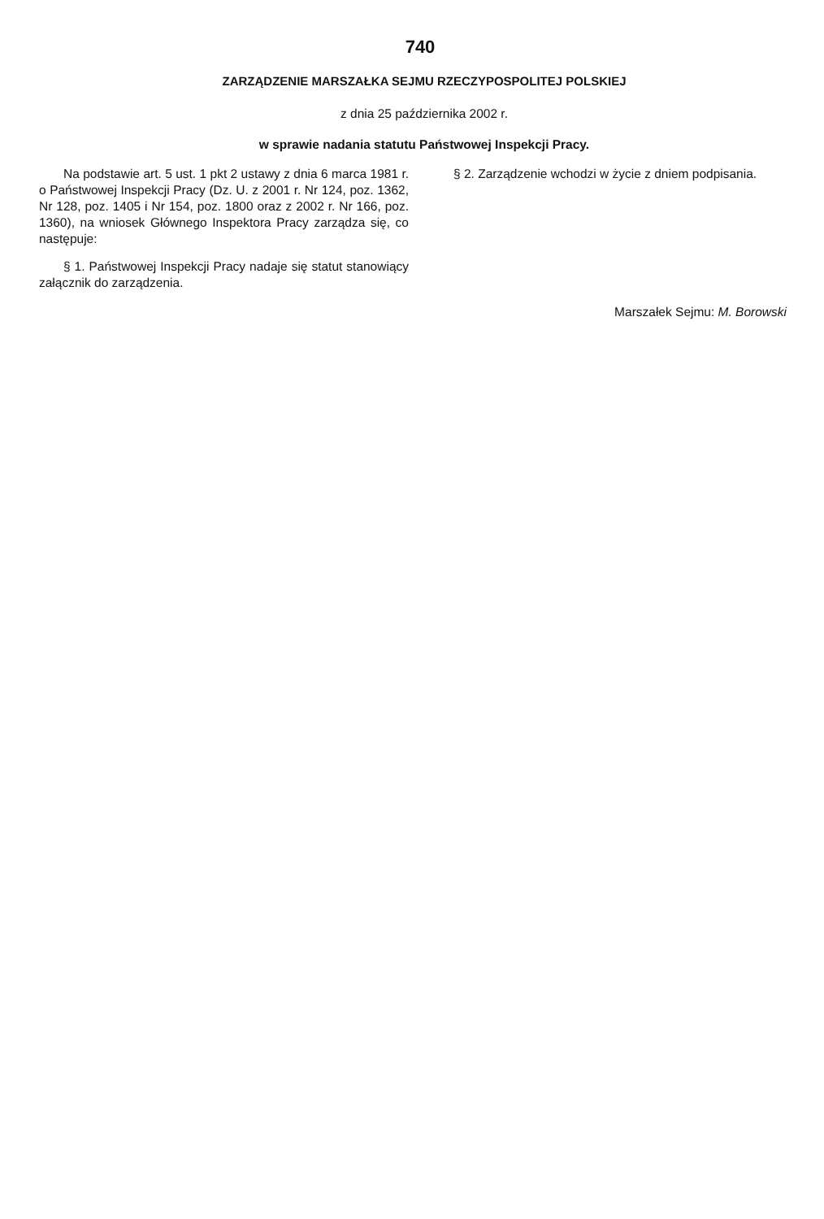740
ZARZĄDZENIE MARSZAŁKA SEJMU RZECZYPOSPOLITEJ POLSKIEJ
z dnia 25 października 2002 r.
w sprawie nadania statutu Państwowej Inspekcji Pracy.
Na podstawie art. 5 ust. 1 pkt 2 ustawy z dnia 6 marca 1981 r. o Państwowej Inspekcji Pracy (Dz. U. z 2001 r. Nr 124, poz. 1362, Nr 128, poz. 1405 i Nr 154, poz. 1800 oraz z 2002 r. Nr 166, poz. 1360), na wniosek Głównego Inspektora Pracy zarządza się, co następuje:
§ 1. Państwowej Inspekcji Pracy nadaje się statut stanowiący załącznik do zarządzenia.
§ 2. Zarządzenie wchodzi w życie z dniem podpisania.
Marszałek Sejmu: M. Borowski